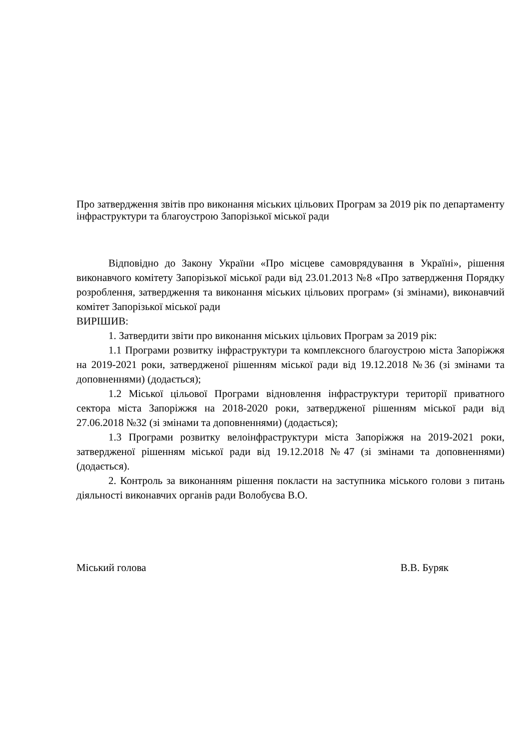Про затвердження звітів про виконання міських цільових Програм за 2019 рік по департаменту інфраструктури та благоустрою Запорізької міської ради
Відповідно до Закону України «Про місцеве самоврядування в Україні», рішення виконавчого комітету Запорізької міської ради від 23.01.2013 №8 «Про затвердження Порядку розроблення, затвердження та виконання міських цільових програм» (зі змінами), виконавчий комітет Запорізької міської ради
ВИРІШИВ:
1. Затвердити звіти про виконання міських цільових Програм за 2019 рік:
1.1 Програми розвитку інфраструктури та комплексного благоустрою міста Запоріжжя на 2019-2021 роки, затвердженої рішенням міської ради від 19.12.2018 №36 (зі змінами та доповненнями) (додається);
1.2 Міської цільової Програми відновлення інфраструктури території приватного сектора міста Запоріжжя на 2018-2020 роки, затвердженої рішенням міської ради від 27.06.2018 №32 (зі змінами та доповненнями) (додається);
1.3 Програми розвитку велоінфраструктури міста Запоріжжя на 2019-2021 роки, затвердженої рішенням міської ради від 19.12.2018 №47 (зі змінами та доповненнями) (додається).
2. Контроль за виконанням рішення покласти на заступника міського голови з питань діяльності виконавчих органів ради Волобуєва В.О.
Міський голова В.В. Буряк